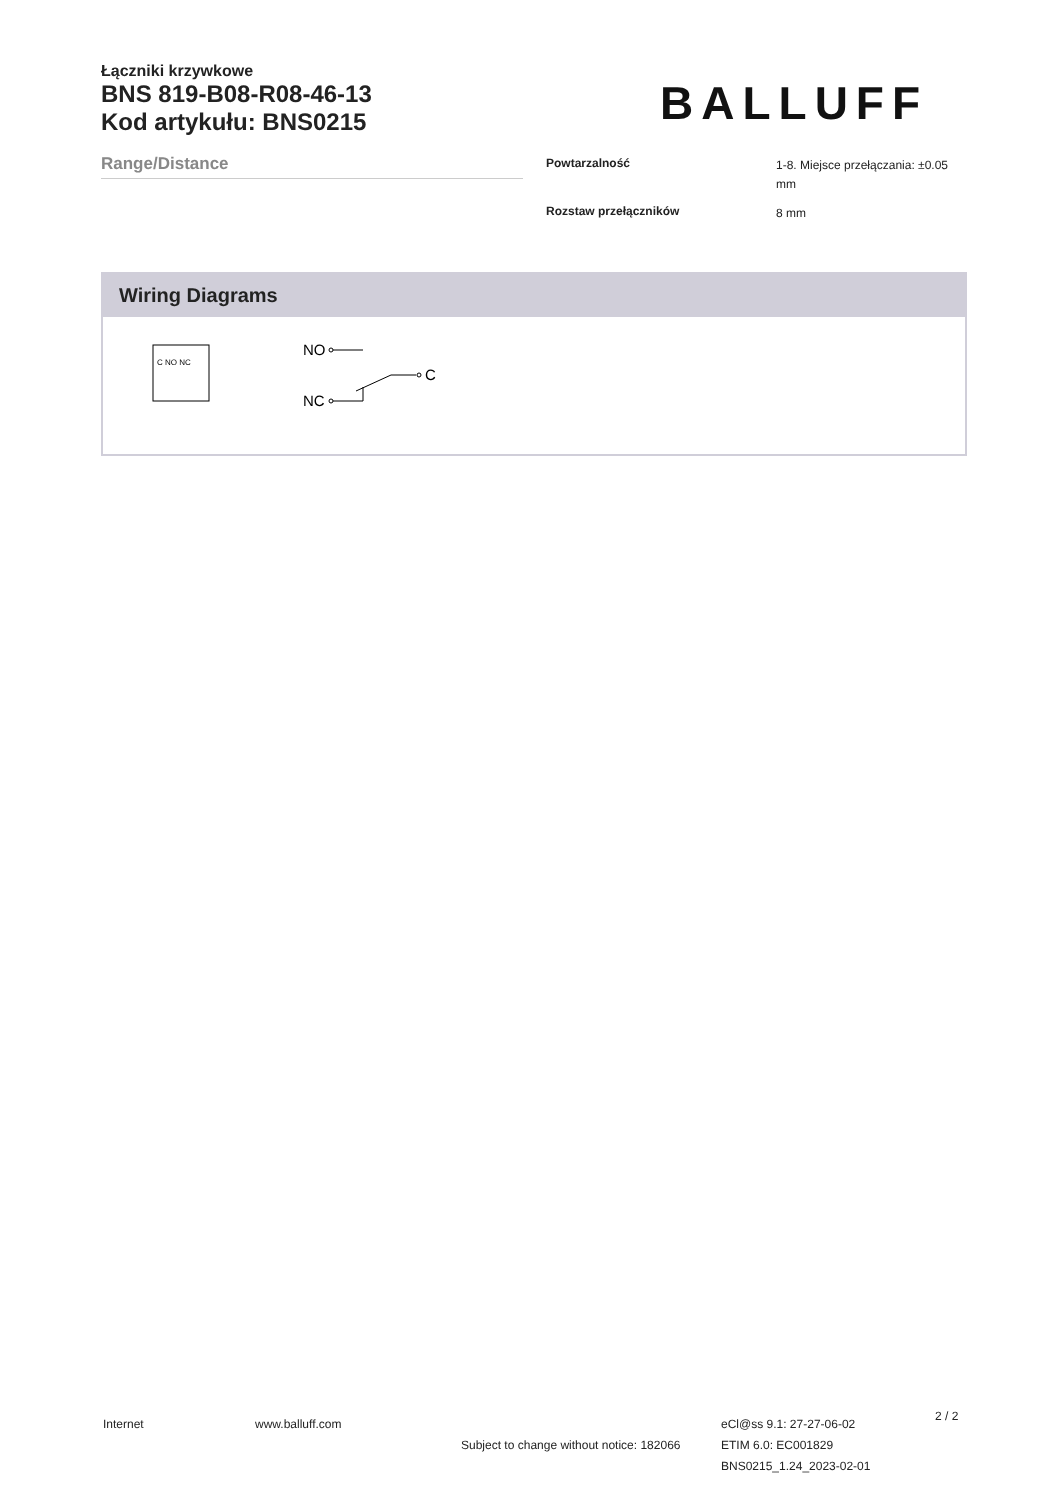Łączniki krzywkowe
BNS 819-B08-R08-46-13
Kod artykułu: BNS0215
BALLUFF
Range/Distance
| Powtarzalność | 1-8. Miejsce przełączania: ±0.05 mm |
| Rozstaw przełączników | 8 mm |
Wiring Diagrams
C NO NC
NO
NC
C
Internet www.balluff.com
Subject to change without notice: 182066
eCl@ss 9.1: 27-27-06-02
ETIM 6.0: EC001829
BNS0215_1.24_2023-02-01
2 / 2